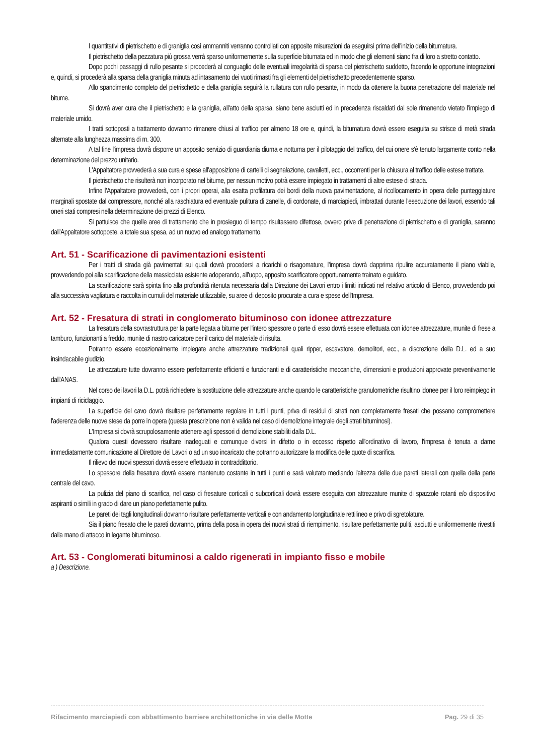I quantitativi di pietrischetto e di graniglia così ammanniti verranno controllati con apposite misurazioni da eseguirsi prima dell'inizio della bitumatura.
Il pietrischetto della pezzatura più grossa verrà sparso uniformemente sulla superficie bitumata ed in modo che gli elementi siano fra di loro a stretto contatto.
Dopo pochi passaggi di rullo pesante si procederà al conguaglio delle eventuali irregolarità di sparsa del pietrischetto suddetto, facendo le opportune integrazioni e, quindi, si procederà alla sparsa della graniglia minuta ad intasamento dei vuoti rimasti fra gli elementi del pietrischetto precedentemente sparso.
Allo spandimento completo del pietrischetto e della graniglia seguirà la rullatura con rullo pesante, in modo da ottenere la buona penetrazione del materiale nel bitume.
Si dovrà aver cura che il pietrischetto e la graniglia, all'atto della sparsa, siano bene asciutti ed in precedenza riscaldati dal sole rimanendo vietato l'impiego di materiale umido.
I tratti sottoposti a trattamento dovranno rimanere chiusi al traffico per almeno 18 ore e, quindi, la bitumatura dovrà essere eseguita su strisce di metà strada alternate alla lunghezza massima di m. 300.
A tal fine l'impresa dovrà disporre un apposito servizio di guardiania diurna e notturna per il pilotaggio del traffico, del cui onere s'è tenuto largamente conto nella determinazione del prezzo unitario.
L'Appaltatore provvederà a sua cura e spese all'apposizione di cartelli di segnalazione, cavalletti, ecc., occorrenti per la chiusura al traffico delle estese trattate.
Il pietrischetto che risulterà non incorporato nel bitume, per nessun motivo potrà essere impiegato in trattamenti di altre estese di strada.
Infine l'Appaltatore provvederà, con i propri operai, alla esatta profilatura dei bordi della nuova pavimentazione, al ricollocamento in opera delle punteggiature marginali spostate dal compressore, nonché alla raschiatura ed eventuale pulitura di zanelle, di cordonate, di marciapiedi, imbrattati durante l'esecuzione dei lavori, essendo tali oneri stati compresi nella determinazione dei prezzi di Elenco.
Si pattuisce che quelle aree di trattamento che in prosieguo di tempo risultassero difettose, ovvero prive di penetrazione di pietrischetto e di graniglia, saranno dall'Appaltatore sottoposte, a totale sua spesa, ad un nuovo ed analogo trattamento.
Art. 51 - Scarificazione di pavimentazioni esistenti
Per i tratti di strada già pavimentati sui quali dovrà procedersi a ricarichi o risagomature, l'impresa dovrà dapprima ripulire accuratamente il piano viabile, provvedendo poi alla scarificazione della massicciata esistente adoperando, all'uopo, apposito scarificatore opportunamente trainato e guidato.
La scarificazione sarà spinta fino alla profondità ritenuta necessaria dalla Direzione dei Lavori entro i limiti indicati nel relativo articolo di Elenco, provvedendo poi alla successiva vagliatura e raccolta in cumuli del materiale utilizzabile, su aree di deposito procurate a cura e spese dell'Impresa.
Art. 52 - Fresatura di strati in conglomerato bituminoso con idonee attrezzature
La fresatura della sovrastruttura per la parte legata a bitume per l'intero spessore o parte di esso dovrà essere effettuata con idonee attrezzature, munite di frese a tamburo, funzionanti a freddo, munite di nastro caricatore per il carico del materiale di risulta.
Potranno essere eccezionalmente impiegate anche attrezzature tradizionali quali ripper, escavatore, demolitori, ecc., a discrezione della D.L. ed a suo insindacabile giudizio.
Le attrezzature tutte dovranno essere perfettamente efficienti e funzionanti e di caratteristiche meccaniche, dimensioni e produzioni approvate preventivamente dall'ANAS.
Nel corso dei lavori la D.L. potrà richiedere la sostituzione delle attrezzature anche quando le caratteristiche granulometriche risultino idonee per il loro reimpiego in impianti di riciclaggio.
La superficie del cavo dovrà risultare perfettamente regolare in tutti i punti, priva di residui di strati non completamente fresati che possano compromettere l'aderenza delle nuove stese da porre in opera (questa prescrizione non è valida nel caso di demolizione integrale degli strati bituminosi).
L'Impresa si dovrà scrupolosamente attenere agli spessori di demolizione stabiliti dalla D.L.
Qualora questi dovessero risultare inadeguati e comunque diversi in difetto o in eccesso rispetto all'ordinativo di lavoro, l'impresa è tenuta a darne immediatamente comunicazione al Direttore dei Lavori o ad un suo incaricato che potranno autorizzare la modifica delle quote di scarifica.
Il rilievo dei nuovi spessori dovrà essere effettuato in contraddittorio.
Lo spessore della fresatura dovrà essere mantenuto costante in tutti ì punti e sarà valutato mediando l'altezza delle due pareti laterali con quella della parte centrale del cavo.
La pulizia del piano di scarifica, nel caso di fresature corticali o subcorticali dovrà essere eseguita con attrezzature munite di spazzole rotanti e/o dispositivo aspiranti o simili in grado di dare un piano perfettamente pulito.
Le pareti dei tagli longitudinali dovranno risultare perfettamente verticali e con andamento longitudinale rettilineo e privo di sgretolature.
Sia il piano fresato che le pareti dovranno, prima della posa in opera dei nuovi strati di riempimento, risultare perfettamente puliti, asciutti e uniformemente rivestiti dalla mano di attacco in legante bituminoso.
Art. 53 - Conglomerati bituminosi a caldo rigenerati in impianto fisso e mobile
a ) Descrizione.
Rifacimento marciapiedi con abbattimento barriere architettoniche in via delle Motte Pag. 29 di 35